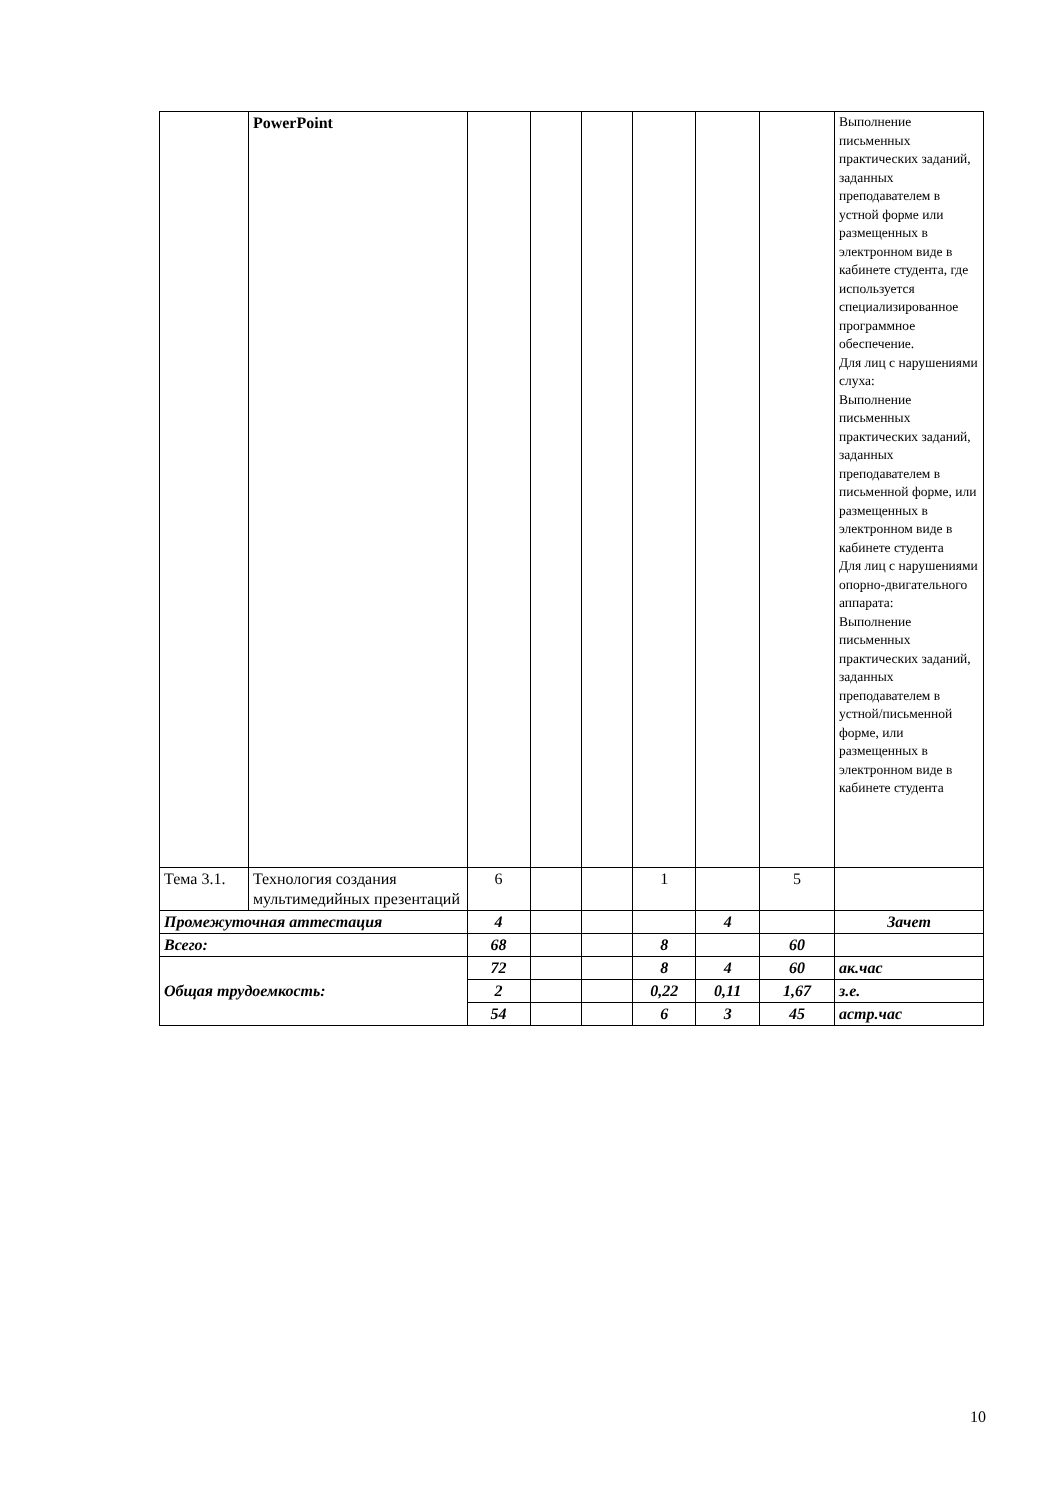| | PowerPoint | | | | | | | Выполнение письменных практических заданий, заданных преподавателем в устной форме или размещенных в электронном виде в кабинете студента, где используется специализированное программное обеспечение. Для лиц с нарушениями слуха: Выполнение письменных практических заданий, заданных преподавателем в письменной форме, или размещенных в электронном виде в кабинете студента Для лиц с нарушениями опорно-двигательного аппарата: Выполнение письменных практических заданий, заданных преподавателем в устной/письменной форме, или размещенных в электронном виде в кабинете студента |
| Тема 3.1. | Технология создания мультимедийных презентаций | 6 | | | 1 | | 5 | |
| Промежуточная аттестация | | 4 | | | | 4 | | Зачет |
| Всего: | | 68 | | | 8 | | 60 | |
| Общая трудоемкость: | | 72 | | | 8 | 4 | 60 | ак.час |
| | | 2 | | | 0,22 | 0,11 | 1,67 | з.е. |
| | | 54 | | | 6 | 3 | 45 | астр.час |
10